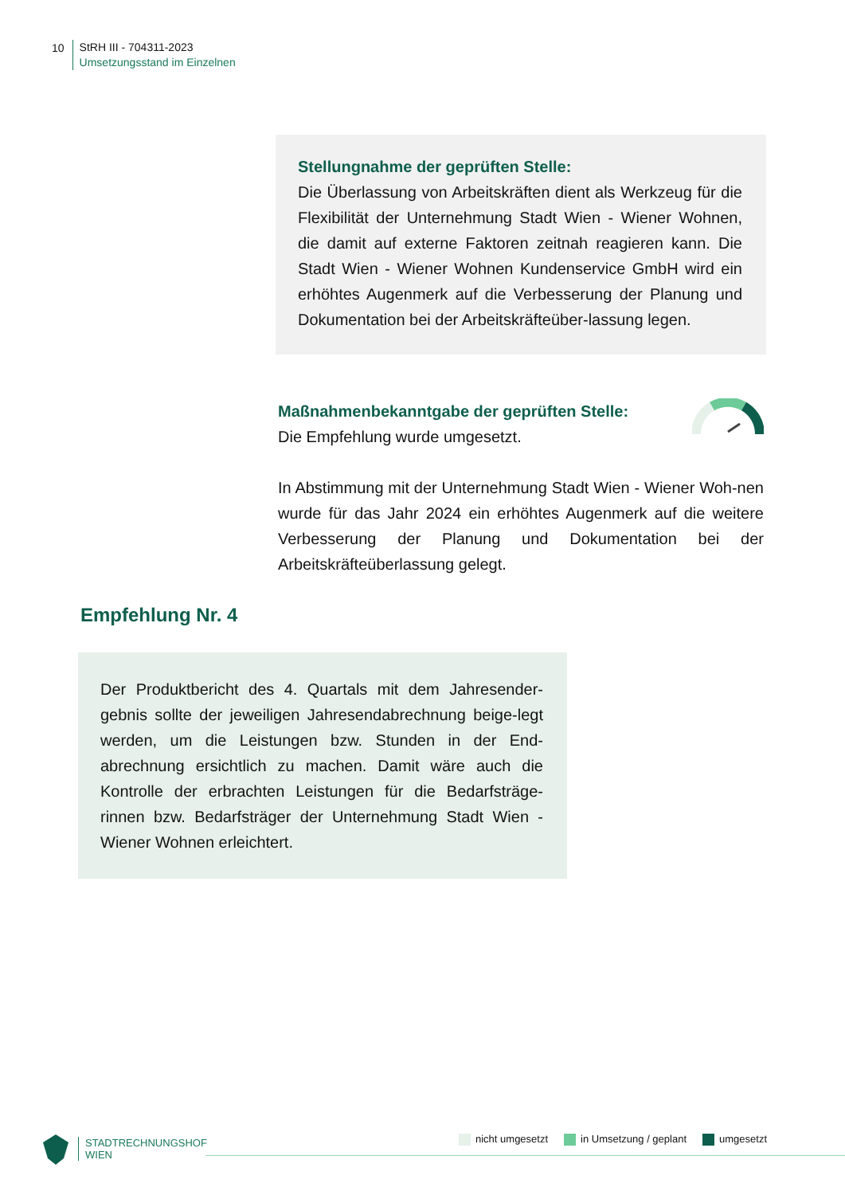10
StRH III - 704311-2023
Umsetzungsstand im Einzelnen
Stellungnahme der geprüften Stelle:
Die Überlassung von Arbeitskräften dient als Werkzeug für die Flexibilität der Unternehmung Stadt Wien - Wiener Wohnen, die damit auf externe Faktoren zeitnah reagieren kann. Die Stadt Wien - Wiener Wohnen Kundenservice GmbH wird ein erhöhtes Augenmerk auf die Verbesserung der Planung und Dokumentation bei der Arbeitskräfteüber-lassung legen.
Maßnahmenbekanntgabe der geprüften Stelle:
Die Empfehlung wurde umgesetzt.
In Abstimmung mit der Unternehmung Stadt Wien - Wiener Woh-nen wurde für das Jahr 2024 ein erhöhtes Augenmerk auf die weitere Verbesserung der Planung und Dokumentation bei der Arbeitskräfteüberlassung gelegt.
Empfehlung Nr. 4
Der Produktbericht des 4. Quartals mit dem Jahresender-gebnis sollte der jeweiligen Jahresendabrechnung beige-legt werden, um die Leistungen bzw. Stunden in der End-abrechnung ersichtlich zu machen. Damit wäre auch die Kontrolle der erbrachten Leistungen für die Bedarfsträge-rinnen bzw. Bedarfsträger der Unternehmung Stadt Wien - Wiener Wohnen erleichtert.
STADTRECHNUNGSHOF
WIEN
nicht umgesetzt in Umsetzung / geplant umgesetzt